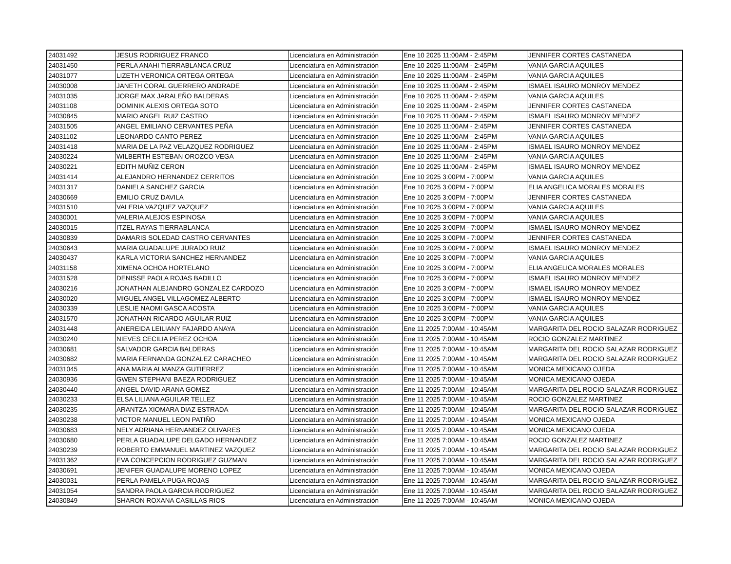| 24031492 | JESUS RODRIGUEZ FRANCO | Licenciatura en Administración | Ene 10 2025 11:00AM - 2:45PM | JENNIFER CORTES CASTANEDA |
| 24031450 | PERLA ANAHI TIERRABLANCA CRUZ | Licenciatura en Administración | Ene 10 2025 11:00AM - 2:45PM | VANIA GARCIA AQUILES |
| 24031077 | LIZETH VERONICA ORTEGA ORTEGA | Licenciatura en Administración | Ene 10 2025 11:00AM - 2:45PM | VANIA GARCIA AQUILES |
| 24030008 | JANETH CORAL GUERRERO ANDRADE | Licenciatura en Administración | Ene 10 2025 11:00AM - 2:45PM | ISMAEL ISAURO MONROY MENDEZ |
| 24031035 | JORGE MAX JARALEÑO BALDERAS | Licenciatura en Administración | Ene 10 2025 11:00AM - 2:45PM | VANIA GARCIA AQUILES |
| 24031108 | DOMINIK ALEXIS ORTEGA SOTO | Licenciatura en Administración | Ene 10 2025 11:00AM - 2:45PM | JENNIFER CORTES CASTANEDA |
| 24030845 | MARIO ANGEL RUIZ CASTRO | Licenciatura en Administración | Ene 10 2025 11:00AM - 2:45PM | ISMAEL ISAURO MONROY MENDEZ |
| 24031505 | ANGEL EMILIANO CERVANTES PEÑA | Licenciatura en Administración | Ene 10 2025 11:00AM - 2:45PM | JENNIFER CORTES CASTANEDA |
| 24031102 | LEONARDO CANTO PEREZ | Licenciatura en Administración | Ene 10 2025 11:00AM - 2:45PM | VANIA GARCIA AQUILES |
| 24031418 | MARIA DE LA PAZ VELAZQUEZ RODRIGUEZ | Licenciatura en Administración | Ene 10 2025 11:00AM - 2:45PM | ISMAEL ISAURO MONROY MENDEZ |
| 24030224 | WILBERTH ESTEBAN OROZCO VEGA | Licenciatura en Administración | Ene 10 2025 11:00AM - 2:45PM | VANIA GARCIA AQUILES |
| 24030221 | EDITH MUÑIZ CERON | Licenciatura en Administración | Ene 10 2025 11:00AM - 2:45PM | ISMAEL ISAURO MONROY MENDEZ |
| 24031414 | ALEJANDRO HERNANDEZ CERRITOS | Licenciatura en Administración | Ene 10 2025 3:00PM - 7:00PM | VANIA GARCIA AQUILES |
| 24031317 | DANIELA SANCHEZ GARCIA | Licenciatura en Administración | Ene 10 2025 3:00PM - 7:00PM | ELIA ANGELICA MORALES MORALES |
| 24030669 | EMILIO CRUZ DAVILA | Licenciatura en Administración | Ene 10 2025 3:00PM - 7:00PM | JENNIFER CORTES CASTANEDA |
| 24031510 | VALERIA VAZQUEZ VAZQUEZ | Licenciatura en Administración | Ene 10 2025 3:00PM - 7:00PM | VANIA GARCIA AQUILES |
| 24030001 | VALERIA ALEJOS ESPINOSA | Licenciatura en Administración | Ene 10 2025 3:00PM - 7:00PM | VANIA GARCIA AQUILES |
| 24030015 | ITZEL RAYAS TIERRABLANCA | Licenciatura en Administración | Ene 10 2025 3:00PM - 7:00PM | ISMAEL ISAURO MONROY MENDEZ |
| 24030839 | DAMARIS SOLEDAD CASTRO CERVANTES | Licenciatura en Administración | Ene 10 2025 3:00PM - 7:00PM | JENNIFER CORTES CASTANEDA |
| 24030643 | MARIA GUADALUPE JURADO RUIZ | Licenciatura en Administración | Ene 10 2025 3:00PM - 7:00PM | ISMAEL ISAURO MONROY MENDEZ |
| 24030437 | KARLA VICTORIA SANCHEZ HERNANDEZ | Licenciatura en Administración | Ene 10 2025 3:00PM - 7:00PM | VANIA GARCIA AQUILES |
| 24031158 | XIMENA OCHOA HORTELANO | Licenciatura en Administración | Ene 10 2025 3:00PM - 7:00PM | ELIA ANGELICA MORALES MORALES |
| 24031528 | DENISSE PAOLA ROJAS BADILLO | Licenciatura en Administración | Ene 10 2025 3:00PM - 7:00PM | ISMAEL ISAURO MONROY MENDEZ |
| 24030216 | JONATHAN ALEJANDRO GONZALEZ CARDOZO | Licenciatura en Administración | Ene 10 2025 3:00PM - 7:00PM | ISMAEL ISAURO MONROY MENDEZ |
| 24030020 | MIGUEL ANGEL VILLAGOMEZ ALBERTO | Licenciatura en Administración | Ene 10 2025 3:00PM - 7:00PM | ISMAEL ISAURO MONROY MENDEZ |
| 24030339 | LESLIE NAOMI GASCA ACOSTA | Licenciatura en Administración | Ene 10 2025 3:00PM - 7:00PM | VANIA GARCIA AQUILES |
| 24031570 | JONATHAN RICARDO AGUILAR RUIZ | Licenciatura en Administración | Ene 10 2025 3:00PM - 7:00PM | VANIA GARCIA AQUILES |
| 24031448 | ANEREIDA LEILIANY FAJARDO ANAYA | Licenciatura en Administración | Ene 11 2025 7:00AM - 10:45AM | MARGARITA DEL ROCIO SALAZAR RODRIGUEZ |
| 24030240 | NIEVES CECILIA PEREZ OCHOA | Licenciatura en Administración | Ene 11 2025 7:00AM - 10:45AM | ROCIO GONZALEZ MARTINEZ |
| 24030681 | SALVADOR GARCIA BALDERAS | Licenciatura en Administración | Ene 11 2025 7:00AM - 10:45AM | MARGARITA DEL ROCIO SALAZAR RODRIGUEZ |
| 24030682 | MARIA FERNANDA GONZALEZ CARACHEO | Licenciatura en Administración | Ene 11 2025 7:00AM - 10:45AM | MARGARITA DEL ROCIO SALAZAR RODRIGUEZ |
| 24031045 | ANA MARIA ALMANZA GUTIERREZ | Licenciatura en Administración | Ene 11 2025 7:00AM - 10:45AM | MONICA MEXICANO OJEDA |
| 24030936 | GWEN STEPHANI BAEZA RODRIGUEZ | Licenciatura en Administración | Ene 11 2025 7:00AM - 10:45AM | MONICA MEXICANO OJEDA |
| 24030440 | ANGEL DAVID ARANA GOMEZ | Licenciatura en Administración | Ene 11 2025 7:00AM - 10:45AM | MARGARITA DEL ROCIO SALAZAR RODRIGUEZ |
| 24030233 | ELSA LILIANA AGUILAR TELLEZ | Licenciatura en Administración | Ene 11 2025 7:00AM - 10:45AM | ROCIO GONZALEZ MARTINEZ |
| 24030235 | ARANTZA XIOMARA DIAZ ESTRADA | Licenciatura en Administración | Ene 11 2025 7:00AM - 10:45AM | MARGARITA DEL ROCIO SALAZAR RODRIGUEZ |
| 24030238 | VICTOR MANUEL LEON PATIÑO | Licenciatura en Administración | Ene 11 2025 7:00AM - 10:45AM | MONICA MEXICANO OJEDA |
| 24030683 | NELY ADRIANA HERNANDEZ OLIVARES | Licenciatura en Administración | Ene 11 2025 7:00AM - 10:45AM | MONICA MEXICANO OJEDA |
| 24030680 | PERLA GUADALUPE DELGADO HERNANDEZ | Licenciatura en Administración | Ene 11 2025 7:00AM - 10:45AM | ROCIO GONZALEZ MARTINEZ |
| 24030239 | ROBERTO EMMANUEL MARTINEZ VAZQUEZ | Licenciatura en Administración | Ene 11 2025 7:00AM - 10:45AM | MARGARITA DEL ROCIO SALAZAR RODRIGUEZ |
| 24031362 | EVA CONCEPCION RODRIGUEZ GUZMAN | Licenciatura en Administración | Ene 11 2025 7:00AM - 10:45AM | MARGARITA DEL ROCIO SALAZAR RODRIGUEZ |
| 24030691 | JENIFER GUADALUPE MORENO LOPEZ | Licenciatura en Administración | Ene 11 2025 7:00AM - 10:45AM | MONICA MEXICANO OJEDA |
| 24030031 | PERLA PAMELA PUGA ROJAS | Licenciatura en Administración | Ene 11 2025 7:00AM - 10:45AM | MARGARITA DEL ROCIO SALAZAR RODRIGUEZ |
| 24031054 | SANDRA PAOLA GARCIA RODRIGUEZ | Licenciatura en Administración | Ene 11 2025 7:00AM - 10:45AM | MARGARITA DEL ROCIO SALAZAR RODRIGUEZ |
| 24030849 | SHARON ROXANA CASILLAS RIOS | Licenciatura en Administración | Ene 11 2025 7:00AM - 10:45AM | MONICA MEXICANO OJEDA |